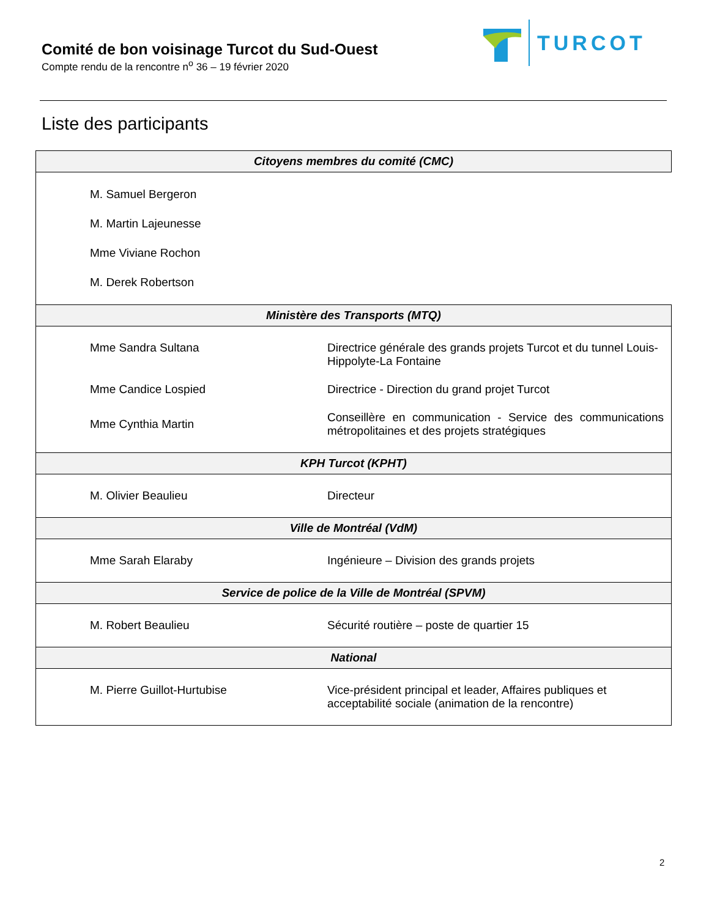Comité de bon voisinage Turcot du Sud-Ouest
Compte rendu de la rencontre n<sup>o</sup> 36 – 19 février 2020
TURCOT
Liste des participants
| Citoyens membres du comité (CMC) | |
| --- | --- |
| M. Samuel Bergeron M. Martin Lajeunesse Mme Viviane Rochon M. Derek Robertson | |
| Ministère des Transports (MTQ) | |
| Mme Sandra Sultana | Directrice générale des grands projets Turcot et du tunnel Louis-Hippolyte-La Fontaine |
| Mme Candice Lospied | Directrice - Direction du grand projet Turcot |
| Mme Cynthia Martin | Conseillère en communication - Service des communications métropolitaines et des projets stratégiques |
| KPH Turcot (KPHT) | |
| M. Olivier Beaulieu | Directeur |
| Ville de Montréal (VdM) | |
| Mme Sarah Elaraby | Ingénieure – Division des grands projets |
| Service de police de la Ville de Montréal (SPVM) | |
| M. Robert Beaulieu | Sécurité routière – poste de quartier 15 |
| National | |
| M. Pierre Guillot-Hurtubise | Vice-président principal et leader, Affaires publiques et acceptabilité sociale (animation de la rencontre) |
2